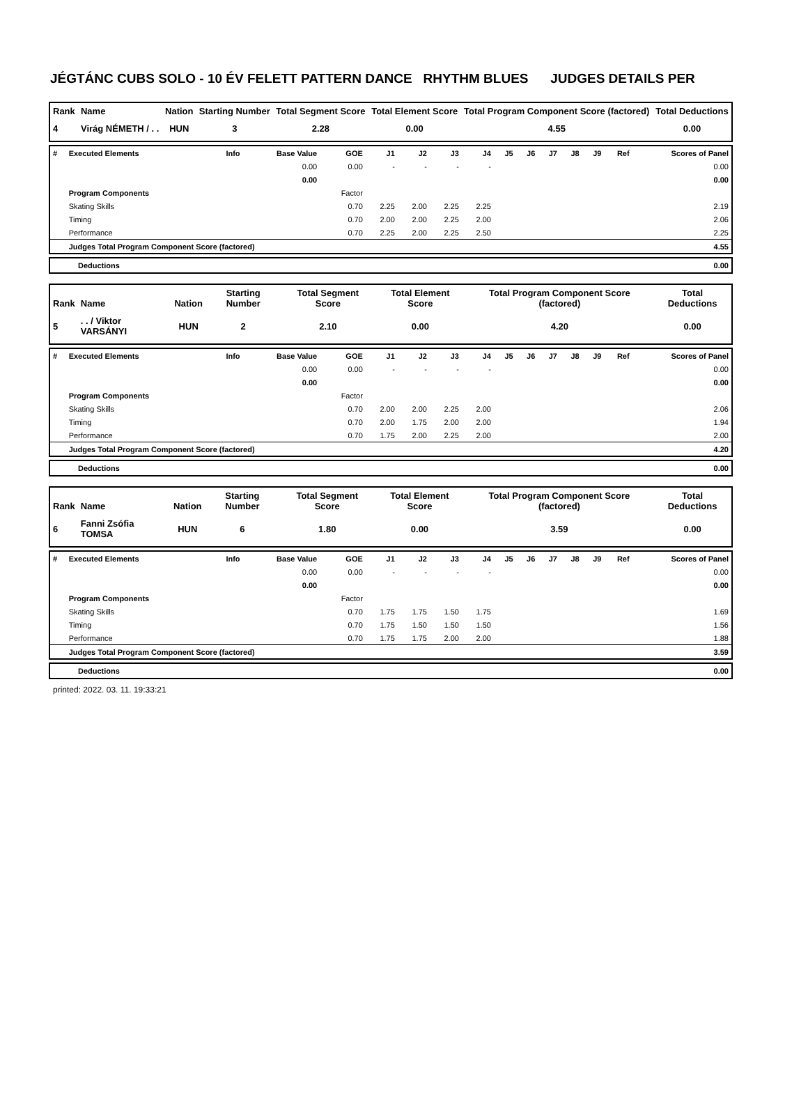JÉGTÁNC CUBS SOLO - 10 ÉV FELETT PATTERN DANCE RHYTHM BLUES JUDGES DETAILS PER
| Rank | Name | Nation | Starting Number | Total Segment Score | Total Element Score | Total Program Component Score (factored) | Total Deductions |
| --- | --- | --- | --- | --- | --- | --- | --- |
| 4 | Virág NÉMETH / . . | HUN | 3 | 2.28 | 0.00 | 4.55 | 0.00 |
| # | Executed Elements | Info | Base Value | GOE | J1 | J2 | J3 | J4 | J5 | J6 | J7 | J8 | J9 | Ref | Scores of Panel |
| --- | --- | --- | --- | --- | --- | --- | --- | --- | --- | --- | --- | --- | --- | --- | --- |
| | | | 0.00 | 0.00 | - | - | - | - | | | | | | | 0.00 |
| | | | 0.00 | | | | | | | | | | | | 0.00 |
| | Program Components | | | Factor | | | | | | | | | | | |
| | Skating Skills | | | 0.70 | 2.25 | 2.00 | 2.25 | 2.25 | | | | | | | 2.19 |
| | Timing | | | 0.70 | 2.00 | 2.00 | 2.25 | 2.00 | | | | | | | 2.06 |
| | Performance | | | 0.70 | 2.25 | 2.00 | 2.25 | 2.50 | | | | | | | 2.25 |
| | Judges Total Program Component Score (factored) | | | | | | | | | | | | | | 4.55 |
| Deductions | 0.00 |
| Rank | Name | Nation | Starting Number | Total Segment Score | Total Element Score | Total Program Component Score (factored) | Total Deductions |
| --- | --- | --- | --- | --- | --- | --- | --- |
| 5 | . . / Viktor VARSÁNYI | HUN | 2 | 2.10 | 0.00 | 4.20 | 0.00 |
| # | Executed Elements | Info | Base Value | GOE | J1 | J2 | J3 | J4 | J5 | J6 | J7 | J8 | J9 | Ref | Scores of Panel |
| --- | --- | --- | --- | --- | --- | --- | --- | --- | --- | --- | --- | --- | --- | --- | --- |
| | | | 0.00 | 0.00 | - | - | - | - | | | | | | | 0.00 |
| | | | 0.00 | | | | | | | | | | | | 0.00 |
| | Program Components | | | Factor | | | | | | | | | | | |
| | Skating Skills | | | 0.70 | 2.00 | 2.00 | 2.25 | 2.00 | | | | | | | 2.06 |
| | Timing | | | 0.70 | 2.00 | 1.75 | 2.00 | 2.00 | | | | | | | 1.94 |
| | Performance | | | 0.70 | 1.75 | 2.00 | 2.25 | 2.00 | | | | | | | 2.00 |
| | Judges Total Program Component Score (factored) | | | | | | | | | | | | | | 4.20 |
| Deductions | 0.00 |
| Rank | Name | Nation | Starting Number | Total Segment Score | Total Element Score | Total Program Component Score (factored) | Total Deductions |
| --- | --- | --- | --- | --- | --- | --- | --- |
| 6 | Fanni Zsófia TOMSA | HUN | 6 | 1.80 | 0.00 | 3.59 | 0.00 |
| # | Executed Elements | Info | Base Value | GOE | J1 | J2 | J3 | J4 | J5 | J6 | J7 | J8 | J9 | Ref | Scores of Panel |
| --- | --- | --- | --- | --- | --- | --- | --- | --- | --- | --- | --- | --- | --- | --- | --- |
| | | | 0.00 | 0.00 | - | - | - | - | | | | | | | 0.00 |
| | | | 0.00 | | | | | | | | | | | | 0.00 |
| | Program Components | | | Factor | | | | | | | | | | | |
| | Skating Skills | | | 0.70 | 1.75 | 1.75 | 1.50 | 1.75 | | | | | | | 1.69 |
| | Timing | | | 0.70 | 1.75 | 1.50 | 1.50 | 1.50 | | | | | | | 1.56 |
| | Performance | | | 0.70 | 1.75 | 1.75 | 2.00 | 2.00 | | | | | | | 1.88 |
| | Judges Total Program Component Score (factored) | | | | | | | | | | | | | | 3.59 |
| Deductions | 0.00 |
printed: 2022. 03. 11. 19:33:21